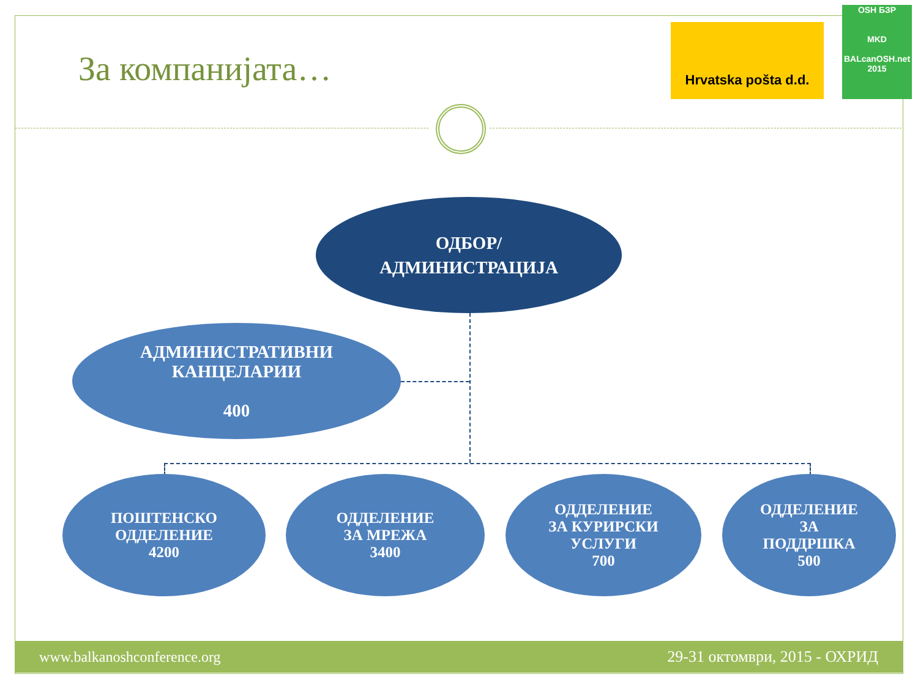За компанијата…
Hrvatska pošta d.d.
OSH БЗР
MKD
BALcanOSH.net 2015
ОДБОР/
АДМИНИСТРАЦИЈА
АДМИНИСТРАТИВНИ
КАНЦЕЛАРИИ
400
ПОШТЕНСКО
ОДДЕЛЕНИЕ
4200
ОДДЕЛЕНИЕ
ЗА МРЕЖА
3400
ОДДЕЛЕНИЕ
ЗА КУРИРСКИ
УСЛУГИ
700
ОДДЕЛЕНИЕ
ЗА
ПОДДРШКА
500
www.balkanoshconference.org 29-31 октомври, 2015 - ОХРИД